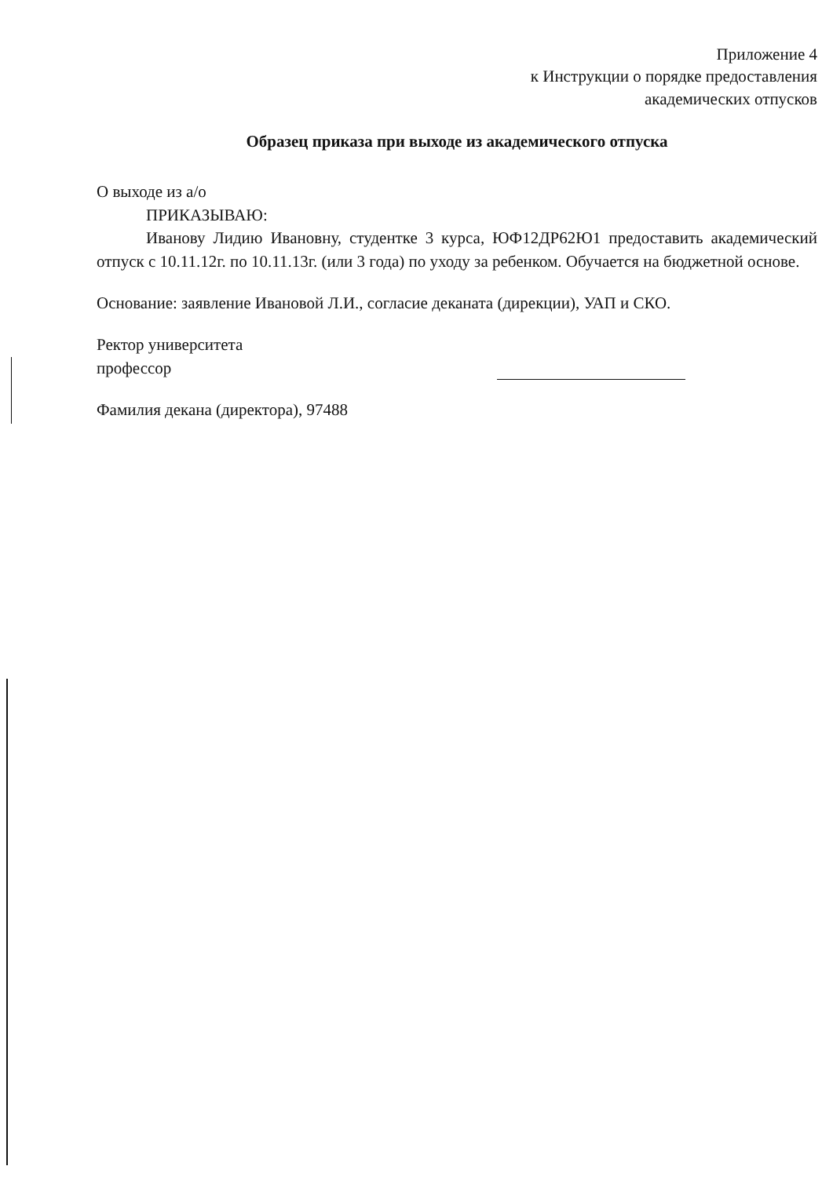Приложение 4
к Инструкции о порядке предоставления
академических отпусков
Образец приказа при выходе из академического отпуска
О выходе из а/о
ПРИКАЗЫВАЮ:
Иванову Лидию Ивановну, студентке 3 курса, ЮФ12ДР62Ю1 предоставить академический отпуск с 10.11.12г. по 10.11.13г. (или 3 года) по уходу за ребенком. Обучается на бюджетной основе.
Основание: заявление Ивановой Л.И., согласие деканата (дирекции), УАП и СКО.
Ректор университета
профессор
Фамилия декана (директора), 97488